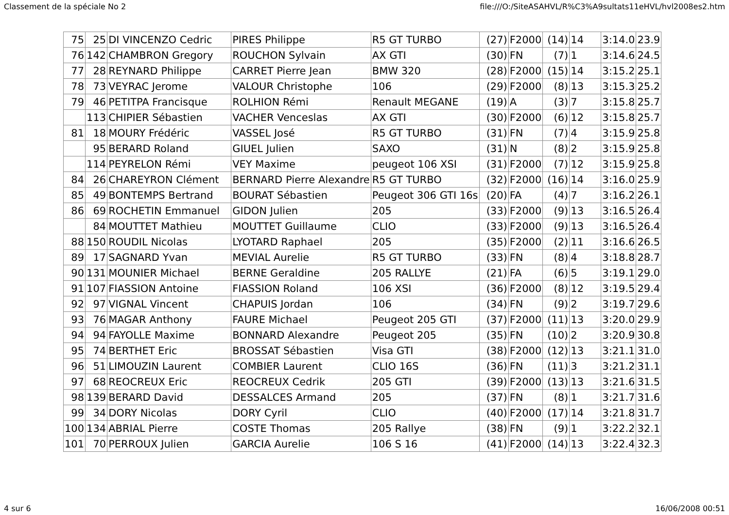Classement de la spéciale No 2 file:///O:/SiteASAHVL/R%C3%A9sultats11eHVL/hvl2008es2.htm
| 75 | 25 | DI VINCENZO Cedric | PIRES Philippe | R5 GT TURBO | (27) | F2000 | (14) | 14 | 3:14.0 | 23.9 |
| 76 | 142 | CHAMBRON Gregory | ROUCHON Sylvain | AX GTI | (30) | FN | (7) | 1 | 3:14.6 | 24.5 |
| 77 | 28 | REYNARD Philippe | CARRET Pierre Jean | BMW 320 | (28) | F2000 | (15) | 14 | 3:15.2 | 25.1 |
| 78 | 73 | VEYRAC Jerome | VALOUR Christophe | 106 | (29) | F2000 | (8) | 13 | 3:15.3 | 25.2 |
| 79 | 46 | PETITPA Francisque | ROLHION Rémi | Renault MEGANE | (19) | A | (3) | 7 | 3:15.8 | 25.7 |
| | 113 | CHIPIER Sébastien | VACHER Venceslas | AX GTI | (30) | F2000 | (6) | 12 | 3:15.8 | 25.7 |
| 81 | 18 | MOURY Frédéric | VASSEL José | R5 GT TURBO | (31) | FN | (7) | 4 | 3:15.9 | 25.8 |
| | 95 | BERARD Roland | GIUEL Julien | SAXO | (31) | N | (8) | 2 | 3:15.9 | 25.8 |
| | 114 | PEYRELON Rémi | VEY Maxime | peugeot 106 XSI | (31) | F2000 | (7) | 12 | 3:15.9 | 25.8 |
| 84 | 26 | CHAREYRON Clément | BERNARD Pierre Alexandre | R5 GT TURBO | (32) | F2000 | (16) | 14 | 3:16.0 | 25.9 |
| 85 | 49 | BONTEMPS Bertrand | BOURAT Sébastien | Peugeot 306 GTI 16s | (20) | FA | (4) | 7 | 3:16.2 | 26.1 |
| 86 | 69 | ROCHETIN Emmanuel | GIDON Julien | 205 | (33) | F2000 | (9) | 13 | 3:16.5 | 26.4 |
| | 84 | MOUTTET Mathieu | MOUTTET Guillaume | CLIO | (33) | F2000 | (9) | 13 | 3:16.5 | 26.4 |
| 88 | 150 | ROUDIL Nicolas | LYOTARD Raphael | 205 | (35) | F2000 | (2) | 11 | 3:16.6 | 26.5 |
| 89 | 17 | SAGNARD Yvan | MEVIAL Aurelie | R5 GT TURBO | (33) | FN | (8) | 4 | 3:18.8 | 28.7 |
| 90 | 131 | MOUNIER Michael | BERNE Geraldine | 205 RALLYE | (21) | FA | (6) | 5 | 3:19.1 | 29.0 |
| 91 | 107 | FIASSION Antoine | FIASSION Roland | 106 XSI | (36) | F2000 | (8) | 12 | 3:19.5 | 29.4 |
| 92 | 97 | VIGNAL Vincent | CHAPUIS Jordan | 106 | (34) | FN | (9) | 2 | 3:19.7 | 29.6 |
| 93 | 76 | MAGAR Anthony | FAURE Michael | Peugeot 205 GTI | (37) | F2000 | (11) | 13 | 3:20.0 | 29.9 |
| 94 | 94 | FAYOLLE Maxime | BONNARD Alexandre | Peugeot 205 | (35) | FN | (10) | 2 | 3:20.9 | 30.8 |
| 95 | 74 | BERTHET Eric | BROSSAT Sébastien | Visa GTI | (38) | F2000 | (12) | 13 | 3:21.1 | 31.0 |
| 96 | 51 | LIMOUZIN Laurent | COMBIER Laurent | CLIO 16S | (36) | FN | (11) | 3 | 3:21.2 | 31.1 |
| 97 | 68 | REOCREUX Eric | REOCREUX Cedrik | 205 GTI | (39) | F2000 | (13) | 13 | 3:21.6 | 31.5 |
| 98 | 139 | BERARD David | DESSALCES Armand | 205 | (37) | FN | (8) | 1 | 3:21.7 | 31.6 |
| 99 | 34 | DORY Nicolas | DORY Cyril | CLIO | (40) | F2000 | (17) | 14 | 3:21.8 | 31.7 |
| 100 | 134 | ABRIAL Pierre | COSTE Thomas | 205 Rallye | (38) | FN | (9) | 1 | 3:22.2 | 32.1 |
| 101 | 70 | PERROUX Julien | GARCIA Aurelie | 106 S 16 | (41) | F2000 | (14) | 13 | 3:22.4 | 32.3 |
4 sur 6 16/06/2008 00:51